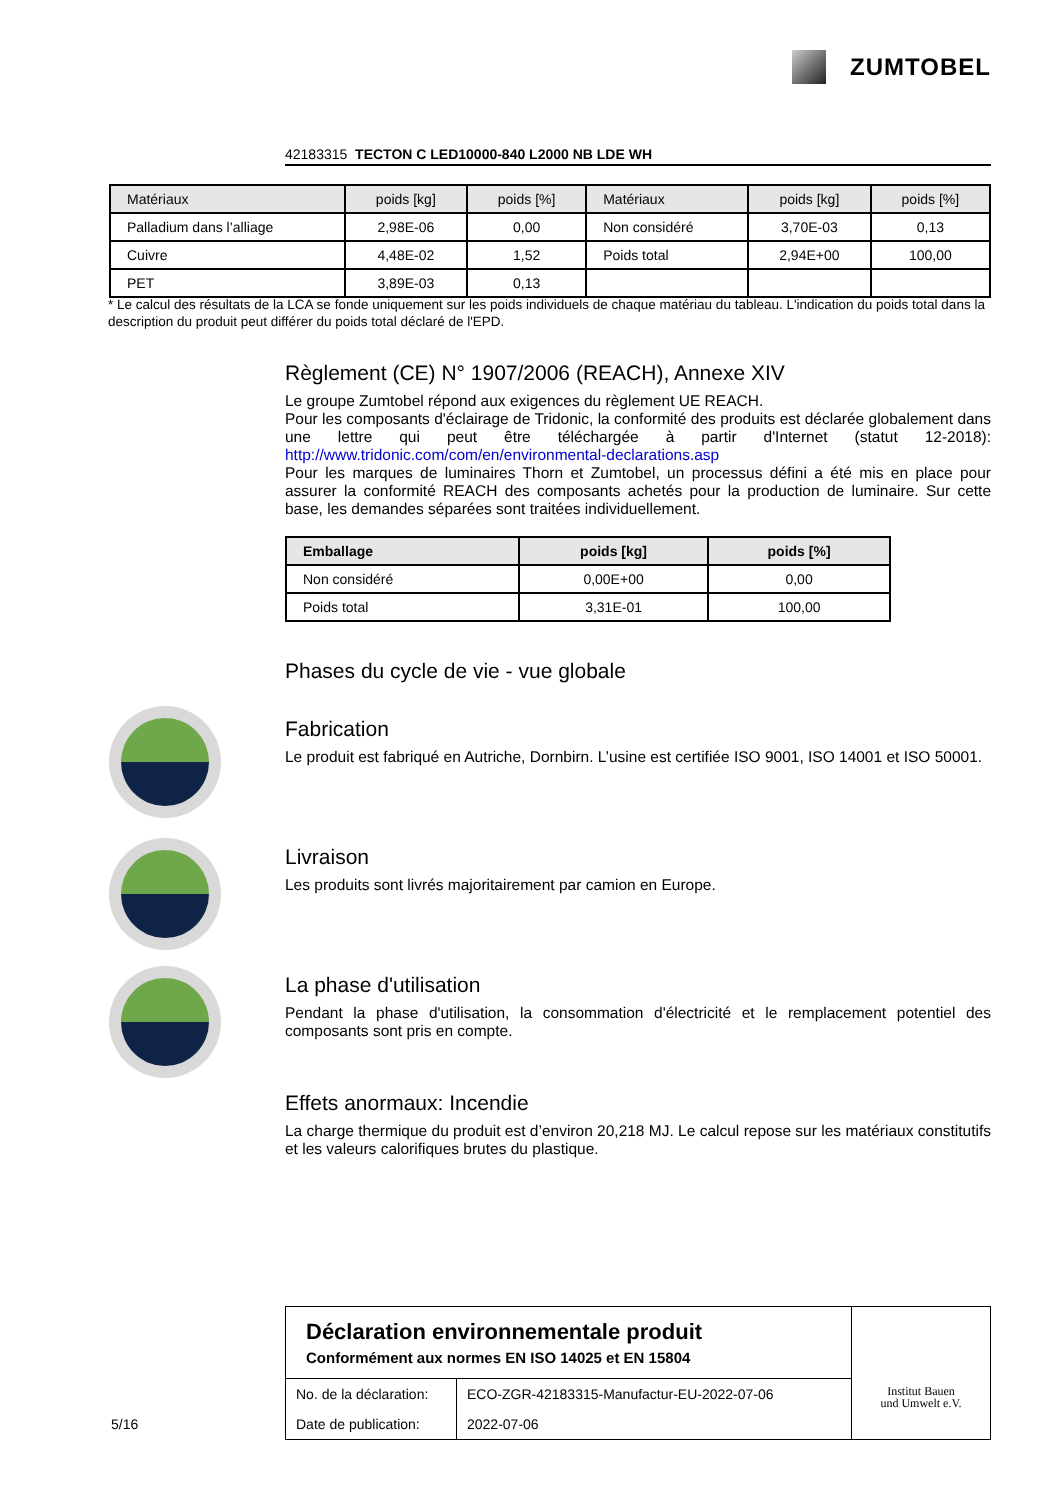ZUMTOBEL
42183315 TECTON C LED10000-840 L2000 NB LDE WH
| Matériaux | poids [kg] | poids [%] | Matériaux | poids [kg] | poids [%] |
| --- | --- | --- | --- | --- | --- |
| Palladium dans l’alliage | 2,98E-06 | 0,00 | Non considéré | 3,70E-03 | 0,13 |
| Cuivre | 4,48E-02 | 1,52 | Poids total | 2,94E+00 | 100,00 |
| PET | 3,89E-03 | 0,13 | | | |
* Le calcul des résultats de la LCA se fonde uniquement sur les poids individuels de chaque matériau du tableau. L'indication du poids total dans la description du produit peut différer du poids total déclaré de l'EPD.
Règlement (CE) N° 1907/2006 (REACH), Annexe XIV
Le groupe Zumtobel répond aux exigences du règlement UE REACH.
Pour les composants d'éclairage de Tridonic, la conformité des produits est déclarée globalement dans une lettre qui peut être téléchargée à partir d'Internet (statut 12-2018): http://www.tridonic.com/com/en/environmental-declarations.asp
Pour les marques de luminaires Thorn et Zumtobel, un processus défini a été mis en place pour assurer la conformité REACH des composants achetés pour la production de luminaire. Sur cette base, les demandes séparées sont traitées individuellement.
| Emballage | poids [kg] | poids [%] |
| --- | --- | --- |
| Non considéré | 0,00E+00 | 0,00 |
| Poids total | 3,31E-01 | 100,00 |
Phases du cycle de vie - vue globale
Fabrication
Le produit est fabriqué en Autriche, Dornbirn. L’usine est certifiée ISO 9001, ISO 14001 et ISO 50001.
Livraison
Les produits sont livrés majoritairement par camion en Europe.
La phase d'utilisation
Pendant la phase d'utilisation, la consommation d'électricité et le remplacement potentiel des composants sont pris en compte.
Effets anormaux: Incendie
La charge thermique du produit est d’environ 20,218 MJ. Le calcul repose sur les matériaux constitutifs et les valeurs calorifiques brutes du plastique.
Déclaration environnementale produit
Conformément aux normes EN ISO 14025 et EN 15804
| No. de la déclaration: | ECO-ZGR-42183315-Manufactur-EU-2022-07-06 |
| Date de publication: | 2022-07-06 |
Institut Bauen
und Umwelt e.V.
5/16